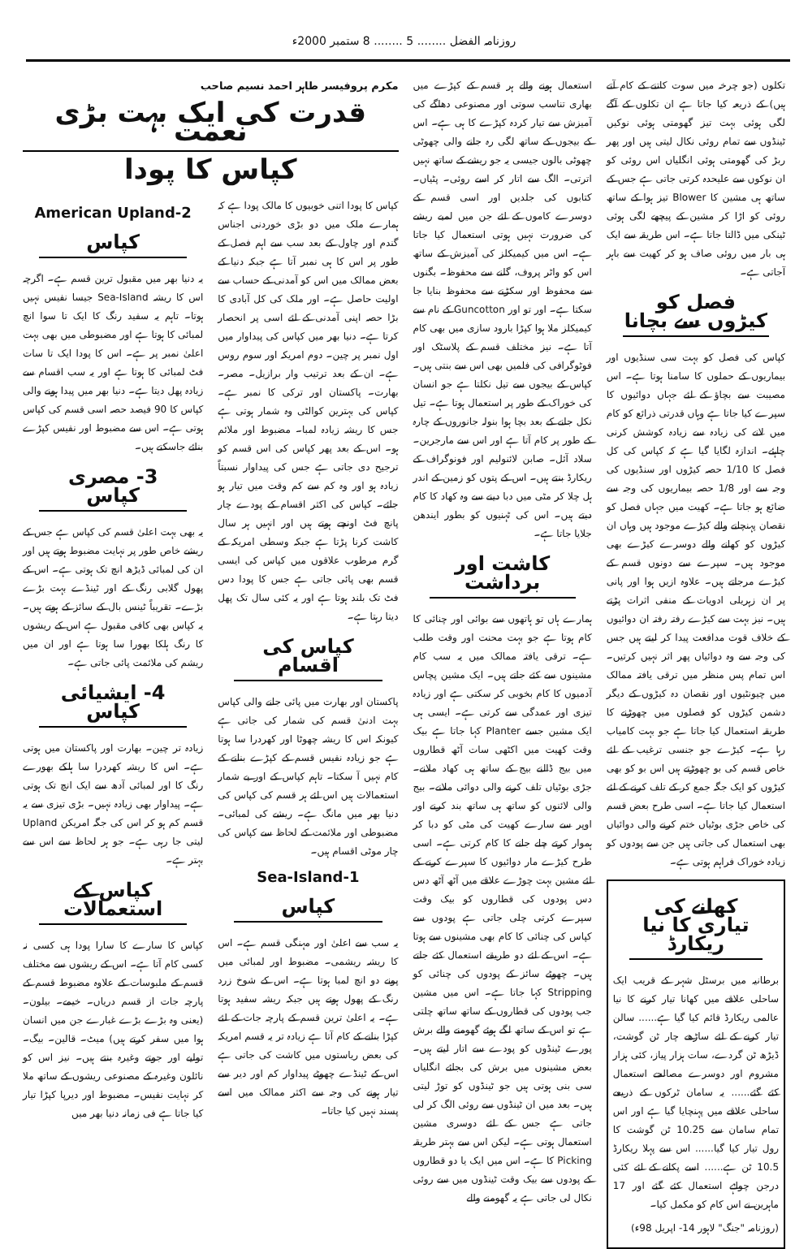روزنامہ الفضل ........ 5 ........ 8 ستمبر 2000ء
مکرم پروفیسر طاہر احمد نسیم صاحب
قدرت کی ایک بہت بڑی نعمت
کپاس کا پودا
کپاس کا پودا اتنی خوبیوں کا مالک پودا ہے کہ ہمارے ملک میں دو بڑی خوردنی اجناس گندم اور چاول کے بعد سب سے اہم فصل کے طور پر اس کا ہی نمبر آتا ہے جبکہ دنیا کے بعض ممالک میں اس کو آمدنی کے حساب سے اولیت حاصل ہے۔ اور ملک کی کل آبادی کا بڑا حصہ اپنی آمدنی کے لئے اسی پر انحصار کرتا ہے۔ دنیا بھر میں کپاس کی پیداوار میں اول نمبر پر چین۔ دوم امریکہ اور سوم روس ہے۔ ان کے بعد ترتیب وار برازیل۔ مصر۔ بھارت۔ پاکستان اور ترکی کا نمبر ہے۔ کپاس کی بہترین کوالٹی وہ شمار ہوتی ہے جس کا ریشہ زیادہ لمبا۔ مضبوط اور ملائم ہو۔ اس کے بعد پھر کپاس کی اس قسم کو ترجیح دی جاتی ہے جس کی پیداوار نسبتاً زیادہ ہو اور وہ کم سے کم وقت میں تیار ہو جائے۔ کپاس کی اکثر اقسام کے پودے چار پانچ فٹ اونچے ہوتے ہیں اور انہیں ہر سال کاشت کرنا پڑتا ہے جبکہ وسطی امریکہ کے گرم مرطوب علاقوں میں کپاس کی ایسی قسم بھی پائی جاتی ہے جس کا پودا دس فٹ تک بلند ہوتا ہے اور یہ کئی سال تک پھل دیتا رہتا ہے۔
کپاس کی اقسام
پاکستان اور بھارت میں پائی جانے والی کپاس بہت ادنیٰ قسم کی شمار کی جاتی ہے کیونکہ اس کا ریشہ چھوٹا اور کھردرا سا ہوتا ہے جو زیادہ نفیس قسم کے کپڑے بنانے کے کام نہیں آ سکتا۔ تاہم کپاس کے اور بے شمار استعمالات ہیں اس لئے ہر قسم کی کپاس کی دنیا بھر میں مانگ ہے۔ ریشے کی لمبائی۔ مضبوطی اور ملائمت کے لحاظ سے کپاس کی چار موٹی اقسام ہیں۔
Sea-Island-1
کپاس
یہ سب سے اعلیٰ اور مہنگی قسم ہے۔ اس کا ریشہ ریشمی۔ مضبوط اور لمبائی میں پونے دو انچ لمبا ہوتا ہے۔ اس کے شوخ زرد رنگ کے پھول ہوتے ہیں جبکہ ریشہ سفید ہوتا ہے۔ یہ اعلیٰ ترین قسم کے پارچہ جات کے لئے کپڑا بنانے کے کام آتا ہے زیادہ تر یہ قسم امریکہ کی بعض ریاستوں میں کاشت کی جاتی ہے اس کے ٹینڈے چھوٹے پیداوار کم اور دیر سے تیار ہونے کی وجہ سے اکثر ممالک میں اسے پسند نہیں کیا جاتا۔
American Upland-2
کپاس
یہ دنیا بھر میں مقبول ترین قسم ہے۔ اگرچہ اس کا ریشہ Sea-Island جیسا نفیس نہیں ہوتا۔ تاہم یہ سفید رنگ کا ایک تا سوا انچ لمبائی کا ہوتا ہے اور مضبوطی میں بھی بہت اعلیٰ نمبر پر ہے۔ اس کا پودا ایک تا سات فٹ لمبائی کا ہوتا ہے اور یہ سب اقسام سے زیادہ پھل دیتا ہے۔ دنیا بھر میں پیدا ہونے والی کپاس کا 90 فیصد حصہ اسی قسم کی کپاس ہوتی ہے۔ اس سے مضبوط اور نفیس کپڑے بنائے جاسکتے ہیں۔
3- مصری کپاس
یہ بھی بہت اعلیٰ قسم کی کپاس ہے جس کے ریشے خاص طور پر نہایت مضبوط ہوتے ہیں اور ان کی لمبائی ڈیڑھ انچ تک ہوتی ہے۔ اس کے پھول گلابی رنگ کے اور ٹینڈے بہت بڑے بڑے۔ تقریباً ٹینس بال کے سائز کے ہوتے ہیں۔ یہ کپاس بھی کافی مقبول ہے اس کے ریشوں کا رنگ ہلکا بھورا سا ہوتا ہے اور ان میں ریشم کی ملائمت پائی جاتی ہے۔
4- ایشیائی کپاس
زیادہ تر چین۔ بھارت اور پاکستان میں ہوتی ہے۔ اس کا ریشہ کھردرا سا ہلکے بھورے رنگ کا اور لمبائی آدھ سے ایک انچ تک ہوتی ہے۔ پیداوار بھی زیادہ نہیں۔ بڑی تیزی سے یہ قسم کم ہو کر اس کی جگہ امریکن Upland لیتی جا رہی ہے۔ جو ہر لحاظ سے اس سے بہتر ہے۔
کپاس کے استعمالات
کپاس کا سارے کا سارا پودا ہی کسی نہ کسی کام آتا ہے۔ اس کے ریشوں سے مختلف قسم کے ملبوسات کے علاوہ مضبوط قسم کے پارچہ جات از قسم دریاں۔ خیمے۔ بیلون۔ (یعنی وہ بڑے بڑے غبارے جن میں انسان ہوا میں سفر کرتے ہیں) میٹ۔ قالین۔ بیگ۔ تولیے اور جوتے وغیرہ بنتے ہیں۔ نیز اس کو نائلون وغیرہ کے مصنوعی ریشوں کے ساتھ ملا کر نہایت نفیس۔ مضبوط اور دیرپا کپڑا تیار کیا جاتا ہے فی زمانہ دنیا بھر میں
استعمال ہونے والے ہر قسم کے کپڑے میں بھاری تناسب سوتی اور مصنوعی دھاگے کی آمیزش سے تیار کردہ کپڑے کا ہی ہے۔ اس کے بیجوں کے ساتھ لگی رہ جانے والی چھوٹی چھوٹی بالوں جیسی یہ جو ریشے کے ساتھ نہیں اترتی۔ الگ سے اتار کر اسے روئی۔ پٹیاں۔ کتابوں کی جلدیں اور اسی قسم کے دوسرے کاموں کے لئے جن میں لمبے ریشے کی ضرورت نہیں ہوتی استعمال کیا جاتا ہے۔ اس میں کیمیکلز کی آمیزش کے ساتھ اس کو واٹر پروف، گلنے سے محفوظ۔ بگنوں سے محفوظ اور سکڑنے سے محفوظ بنایا جا سکتا ہے۔ اور تو اور Guncotton کے نام سے کیمیکلز ملا ہوا کپڑا بارود سازی میں بھی کام آتا ہے۔ نیز مختلف قسم کے پلاسٹک اور فوٹوگرافی کی فلمیں بھی اس سے بنتی ہیں۔ کپاس کے بیجوں سے تیل نکلتا ہے جو انسان کی خوراک کے طور پر استعمال ہوتا ہے۔ تیل نکل جانے کے بعد بچا ہوا بنولہ جانوروں کے چارہ کے طور پر کام آتا ہے اور اس سے مارجرین۔ سلاد آئل۔ صابن لائنولیم اور فونوگراف کے ریکارڈ بنتے ہیں۔ اس کے پتوں کو زمین کے اندر ہل چلا کر مٹی میں دبا دینے سے وہ کھاد کا کام دیتے ہیں۔ اس کی ٹہنیوں کو بطور ایندھن جلایا جاتا ہے۔
کاشت اور برداشت
ہمارے ہاں تو ہاتھوں سے بوائی اور چنائی کا کام ہوتا ہے جو بہت محنت اور وقت طلب ہے۔ ترقی یافتہ ممالک میں یہ سب کام مشینوں سے کئے جاتے ہیں۔ ایک مشین پچاس آدمیوں کا کام بخوبی کر سکتی ہے اور زیادہ تیزی اور عمدگی سے کرتی ہے۔ ایسی ہی ایک مشین جسے Planter کہا جاتا ہے بیک وقت کھیت میں اکٹھی سات آٹھ قطاروں میں بیج ڈالنے بیج کے ساتھ ہی کھاد ملانے۔ جڑی بوٹیاں تلف کرنے والی دوائی ملانے۔ بیج والی لائنوں کو ساتھ ہی ساتھ بند کرنے اور اوپر سے سارے کھیت کی مٹی کو دبا کر ہموار کرتے چلے جانے کا کام کرتی ہے۔ اسی طرح کیڑے مار دوائیوں کا سپرے کرنے کے لئے مشین بہت چوڑے علاقے میں آٹھ آٹھ دس دس پودوں کی قطاروں کو بیک وقت سپرے کرتی چلی جاتی ہے پودوں سے کپاس کی چنائی کا کام بھی مشینوں سے ہوتا ہے۔ اس کے لئے دو طریقے استعمال کئے جاتے ہیں۔ چھوٹے سائز کے پودوں کی چنائی کو Stripping کہا جاتا ہے۔ اس میں مشین جب پودوں کی قطاروں کے ساتھ ساتھ چلتی ہے تو اس کے ساتھ لگے ہوئے گھومنے والے برش پورے ٹینڈوں کو پودے سے اتار لیتے ہیں۔ بعض مشینوں میں برش کی بجائے انگلیاں سی بنی ہوتی ہیں جو ٹینڈوں کو توڑ لیتی ہیں۔ بعد میں ان ٹینڈوں سے روئی الگ کر لی جاتی ہے جس کے لئے دوسری مشین استعمال ہوتی ہے۔ لیکن اس سے بہتر طریقہ Picking کا ہے۔ اس میں ایک یا دو قطاروں کے پودوں سے بیک وقت ٹینڈوں میں سے روئی نکال لی جاتی ہے یہ گھومنے والے
تکلوں (جو چرخہ میں سوت کاتنے کے کام آتے ہیں) کے ذریعہ کیا جاتا ہے ان تکلوں کے آگے لگی ہوئی بہت تیز گھومتی ہوئی نوکیں ٹینڈوں سے تمام روئی نکال لیتی ہیں اور پھر ربڑ کی گھومتی ہوئی انگلیاں اس روئی کو ان نوکوں سے علیحدہ کرتی جاتی ہے جس کے ساتھ ہی مشین کا Blower تیز ہوا کے ساتھ روئی کو اڑا کر مشین کے پیچھے لگی ہوئی ٹینکی میں ڈالتا جاتا ہے۔ اس طریقہ سے ایک ہی بار میں روئی صاف ہو کر کھیت سے باہر آجاتی ہے۔
فصل کو کیڑوں سے بچانا
کپاس کی فصل کو بہت سی سنڈیوں اور بیماریوں کے حملوں کا سامنا ہوتا ہے۔ اس مصیبت سے بچاؤ کے لئے جہاں دوائیوں کا سپرے کیا جاتا ہے وہاں قدرتی ذرائع کو کام میں لانے کی زیادہ سے زیادہ کوشش کرنی چاہئے۔ اندازہ لگایا گیا ہے کہ کپاس کی کل فصل کا 1/10 حصہ کیڑوں اور سنڈیوں کی وجہ سے اور 1/8 حصہ بیماریوں کی وجہ سے ضائع ہو جاتا ہے۔ کھیت میں جہاں فصل کو نقصان پہنچانے والے کیڑے موجود ہیں وہاں ان کیڑوں کو کھانے والے دوسرے کیڑے بھی موجود ہیں۔ سپرے سے دونوں قسم کے کیڑے مرجاتے ہیں۔ علاوہ ازیں ہوا اور پانی پر ان زہریلی ادویات کے منفی اثرات پڑتے ہیں۔ نیز بہت سے کیڑے رفتہ رفتہ ان دوائیوں کے خلاف قوت مدافعت پیدا کر لیتے ہیں جس کی وجہ سے وہ دوائیاں پھر اثر نہیں کرتیں۔ اس تمام پس منظر میں ترقی یافتہ ممالک میں چیونٹیوں اور نقصان دہ کیڑوں کے دیگر دشمن کیڑوں کو فصلوں میں چھوڑنے کا طریقہ استعمال کیا جاتا ہے جو بہت کامیاب رہا ہے۔ کیڑے جو جنسی ترغیب کے لئے خاص قسم کی بو چھوڑتے ہیں اس بو کو بھی کیڑوں کو ایک جگہ جمع کر کے تلف کرنے کے لئے استعمال کیا جاتا ہے۔ اسی طرح بعض قسم کی خاص جڑی بوٹیاں ختم کرنے والی دوائیاں بھی استعمال کی جاتی ہیں جن سے پودوں کو زیادہ خوراک فراہم ہوتی ہے۔
کھانے کی تیاری کا نیا ریکارڈ
برطانیہ میں برسٹل شہر کے قریب ایک ساحلی علاقے میں کھانا تیار کرنے کا نیا عالمی ریکارڈ قائم کیا گیا ہے...... سالن تیار کرنے کے لئے ساڑھے چار ٹن گوشت، ڈیڑھ ٹن گردے، سات ہزار پیاز، کئی ہزار مشروم اور دوسرے مصالحے استعمال کئے گئے...... یہ سامان ٹرکوں کے ذریعے ساحلی علاقے میں پہنچایا گیا ہے اور اس تمام سامان سے 10.25 ٹن گوشت کا رول تیار کیا گیا...... اس سے پہلا ریکارڈ 10.5 ٹن ہے...... اسے پکانے کے لئے کئی درجن چولہے استعمال کئے گئے اور 17 ماہرین نے اس کام کو مکمل کیا۔
(روزنامہ "جنگ" لاہور 14- اپریل 98ء)